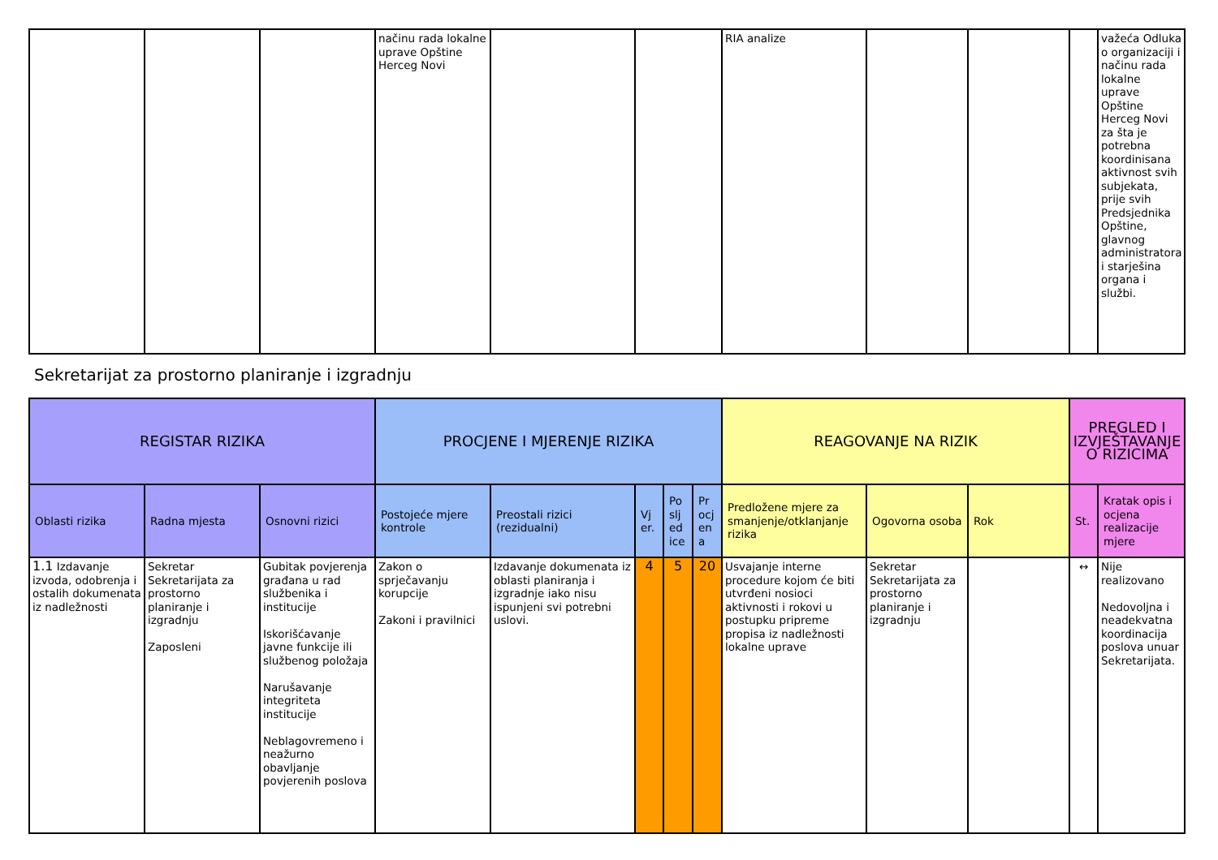| | | | načinu rada lokalne uprave Opštine Herceg Novi | | | RIA analize | | | | važeća Odluka o organizaciji i načinu rada lokalne uprave Opštine Herceg Novi za šta je potrebna koordinisana aktivnost svih subjekata, prije svih Predsjednika Opštine, glavnog administratora i starješina organa i službi. |
Sekretarijat za prostorno planiranje i izgradnju
| REGISTAR RIZIKA | | | PROCJENE I MJERENJE RIZIKA | | | | | REAGOVANJE NA RIZIK | | | PREGLED I IZVJEŠTAVANJE O RIZICIMA | |
| --- | --- | --- | --- | --- | --- | --- | --- | --- | --- | --- | --- | --- |
| Oblasti rizika | Radna mjesta | Osnovni rizici | Postojeće mjere kontrole | Preostali rizici (rezidualni) | Vj er. | Po slj ed ice | Pr ocj en a | Predložene mjere za smanjenje/otklanjanje rizika | Ogovorna osoba | Rok | St. | Kratak opis i ocjena realizacije mjere |
| 1.1 Izdavanje izvoda, odobrenja i ostalih dokumenata iz nadležnosti | Sekretar Sekretarijata za prostorno planiranje i izgradnju Zaposleni | Gubitak povjerenja građana u rad službenika i institucije Iskorišćavanje javne funkcije ili službenog položaja Narušavanje integriteta institucije Neblagovremeno i neažurno obavljanje povjerenih poslova | Zakon o sprječavanju korupcije Zakoni i pravilnici | Izdavanje dokumenata iz oblasti planiranja i izgradnje iako nisu ispunjeni svi potrebni uslovi. | 4 | 5 | 20 | Usvajanje interne procedure kojom će biti utvrđeni nosioci aktivnosti i rokovi u postupku pripreme propisa iz nadležnosti lokalne uprave | Sekretar Sekretarijata za prostorno planiranje i izgradnju | | ↔ | Nije realizovano Nedovoljna i neadekvatna koordinacija poslova unuar Sekretarijata. |